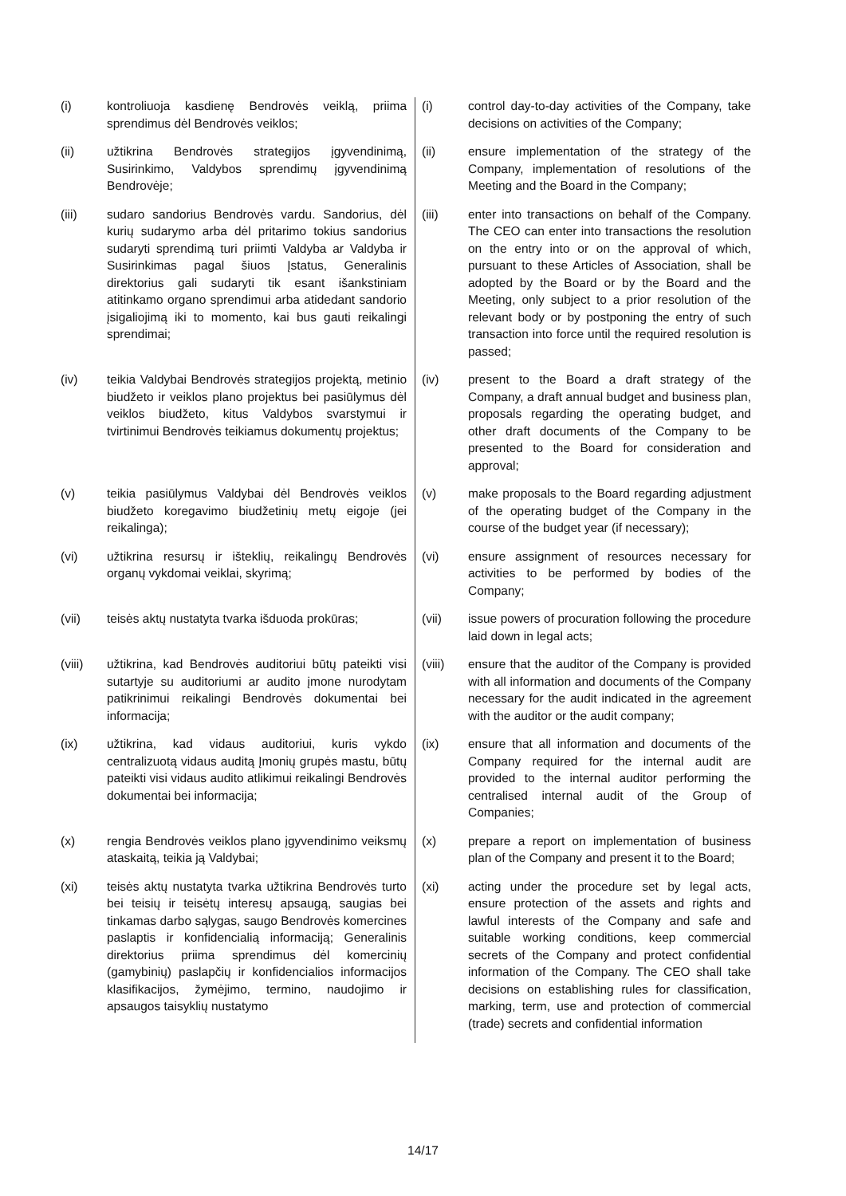| (i) | kontroliuoja kasdienę Bendrovės veiklą, priima sprendimus dėl Bendrovės veiklos; | (i) | control day-to-day activities of the Company, take decisions on activities of the Company; |
| (ii) | užtikrina Bendrovės strategijos įgyvendinimą, Susirinkimo, Valdybos sprendimų įgyvendinimą Bendrovėje; | (ii) | ensure implementation of the strategy of the Company, implementation of resolutions of the Meeting and the Board in the Company; |
| (iii) | sudaro sandorius Bendrovės vardu. Sandorius, dėl kurių sudarymo arba dėl pritarimo tokius sandorius sudaryti sprendimą turi priimti Valdyba ar Valdyba ir Susirinkimas pagal šiuos Įstatus, Generalinis direktorius gali sudaryti tik esant išankstiniam atitinkamo organo sprendimui arba atidedant sandorio įsigaliojimą iki to momento, kai bus gauti reikalingi sprendimai; | (iii) | enter into transactions on behalf of the Company. The CEO can enter into transactions the resolution on the entry into or on the approval of which, pursuant to these Articles of Association, shall be adopted by the Board or by the Board and the Meeting, only subject to a prior resolution of the relevant body or by postponing the entry of such transaction into force until the required resolution is passed; |
| (iv) | teikia Valdybai Bendrovės strategijos projektą, metinio biudžeto ir veiklos plano projektus bei pasiūlymus dėl veiklos biudžeto, kitus Valdybos svarstymui ir tvirtinimui Bendrovės teikiamus dokumentų projektus; | (iv) | present to the Board a draft strategy of the Company, a draft annual budget and business plan, proposals regarding the operating budget, and other draft documents of the Company to be presented to the Board for consideration and approval; |
| (v) | teikia pasiūlymus Valdybai dėl Bendrovės veiklos biudžeto koregavimo biudžetinių metų eigoje (jei reikalinga); | (v) | make proposals to the Board regarding adjustment of the operating budget of the Company in the course of the budget year (if necessary); |
| (vi) | užtikrina resursų ir išteklių, reikalingų Bendrovės organų vykdomai veiklai, skyrimą; | (vi) | ensure assignment of resources necessary for activities to be performed by bodies of the Company; |
| (vii) | teisės aktų nustatyta tvarka išduoda prokūras; | (vii) | issue powers of procuration following the procedure laid down in legal acts; |
| (viii) | užtikrina, kad Bendrovės auditoriui būtų pateikti visi sutartyje su auditoriumi ar audito įmone nurodytam patikrinimui reikalingi Bendrovės dokumentai bei informacija; | (viii) | ensure that the auditor of the Company is provided with all information and documents of the Company necessary for the audit indicated in the agreement with the auditor or the audit company; |
| (ix) | užtikrina, kad vidaus auditoriui, kuris vykdo centralizuotą vidaus auditą Įmonių grupės mastu, būtų pateikti visi vidaus audito atlikimui reikalingi Bendrovės dokumentai bei informacija; | (ix) | ensure that all information and documents of the Company required for the internal audit are provided to the internal auditor performing the centralised internal audit of the Group of Companies; |
| (x) | rengia Bendrovės veiklos plano įgyvendinimo veiksmų ataskaitą, teikia ją Valdybai; | (x) | prepare a report on implementation of business plan of the Company and present it to the Board; |
| (xi) | teisės aktų nustatyta tvarka užtikrina Bendrovės turto bei teisių ir teisėtų interesų apsaugą, saugias bei tinkamas darbo sąlygas, saugo Bendrovės komercines paslaptis ir konfidencialią informaciją; Generalinis direktorius priima sprendimus dėl komercinių (gamybinių) paslapčių ir konfidencialios informacijos klasifikacijos, žymėjimo, termino, naudojimo ir apsaugos taisyklių nustatymo | (xi) | acting under the procedure set by legal acts, ensure protection of the assets and rights and lawful interests of the Company and safe and suitable working conditions, keep commercial secrets of the Company and protect confidential information of the Company. The CEO shall take decisions on establishing rules for classification, marking, term, use and protection of commercial (trade) secrets and confidential information |
14/17